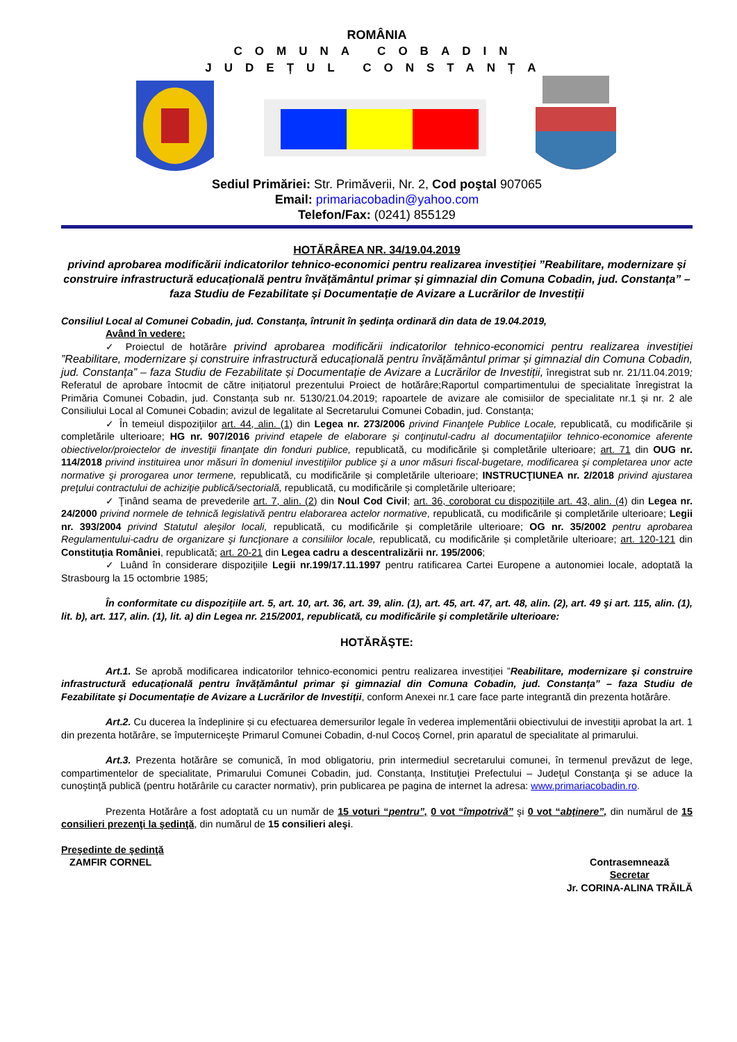ROMÂNIA
COMUNA COBADIN
JUDEȚUL CONSTANȚA
Sediul Primăriei: Str. Primăverii, Nr. 2, Cod poştal 907065
Email: primariacobadin@yahoo.com
Telefon/Fax: (0241) 855129
HOTĂRÂREA NR. 34/19.04.2019
privind aprobarea modificării indicatorilor tehnico-economici pentru realizarea investiției ”Reabilitare, modernizare și construire infrastructură educațională pentru învățământul primar și gimnazial din Comuna Cobadin, jud. Constanța” – faza Studiu de Fezabilitate și Documentație de Avizare a Lucrărilor de Investiții
Consiliul Local al Comunei Cobadin, jud. Constanţa, întrunit în şedinţa ordinară din data de 19.04.2019,
Având în vedere:
✓ Proiectul de hotărâre privind aprobarea modificării indicatorilor tehnico-economici pentru realizarea investiției ”Reabilitare, modernizare și construire infrastructură educațională pentru învățământul primar și gimnazial din Comuna Cobadin, jud. Constanța” – faza Studiu de Fezabilitate și Documentație de Avizare a Lucrărilor de Investiții, înregistrat sub nr. 21/11.04.2019; Referatul de aprobare întocmit de către inițiatorul prezentului Proiect de hotărâre;Raportul compartimentului de specialitate înregistrat la Primăria Comunei Cobadin, jud. Constanța sub nr. 5130/21.04.2019; rapoartele de avizare ale comisiilor de specialitate nr.1 și nr. 2 ale Consiliului Local al Comunei Cobadin; avizul de legalitate al Secretarului Comunei Cobadin, jud. Constanța;
✓ În temeiul dispoziţiilor art. 44, alin. (1) din Legea nr. 273/2006 privind Finanţele Publice Locale, republicată, cu modificările și completările ulterioare; HG nr. 907/2016 privind etapele de elaborare şi conţinutul-cadru al documentaţiilor tehnico-economice aferente obiectivelor/proiectelor de investiţii finanţate din fonduri publice, republicată, cu modificările și completările ulterioare; art. 71 din OUG nr. 114/2018 privind instituirea unor măsuri în domeniul investiţiilor publice şi a unor măsuri fiscal-bugetare, modificarea şi completarea unor acte normative şi prorogarea unor termene, republicată, cu modificările și completările ulterioare; INSTRUCŢIUNEA nr. 2/2018 privind ajustarea preţului contractului de achiziţie publică/sectorială, republicată, cu modificările și completările ulterioare;
✓ Ţinând seama de prevederile art. 7, alin. (2) din Noul Cod Civil; art. 36, coroborat cu dispozițiile art. 43, alin. (4) din Legea nr. 24/2000 privind normele de tehnică legislativă pentru elaborarea actelor normative, republicată, cu modificările și completările ulterioare; Legii nr. 393/2004 privind Statutul aleşilor locali, republicată, cu modificările și completările ulterioare; OG nr. 35/2002 pentru aprobarea Regulamentului-cadru de organizare şi funcţionare a consiliilor locale, republicată, cu modificările și completările ulterioare; art. 120-121 din Constituția României, republicată; art. 20-21 din Legea cadru a descentralizării nr. 195/2006;
✓ Luând în considerare dispoziţiile Legii nr.199/17.11.1997 pentru ratificarea Cartei Europene a autonomiei locale, adoptată la Strasbourg la 15 octombrie 1985;
În conformitate cu dispoziţiile art. 5, art. 10, art. 36, art. 39, alin. (1), art. 45, art. 47, art. 48, alin. (2), art. 49 şi art. 115, alin. (1), lit. b), art. 117, alin. (1), lit. a) din Legea nr. 215/2001, republicată, cu modificările şi completările ulterioare:
HOTĂRĂŞTE:
Art.1. Se aprobă modificarea indicatorilor tehnico-economici pentru realizarea investiției ”Reabilitare, modernizare și construire infrastructură educațională pentru învățământul primar și gimnazial din Comuna Cobadin, jud. Constanța” – faza Studiu de Fezabilitate și Documentație de Avizare a Lucrărilor de Investiții, conform Anexei nr.1 care face parte integrantă din prezenta hotărâre.
Art.2. Cu ducerea la îndeplinire și cu efectuarea demersurilor legale în vederea implementării obiectivului de investiţii aprobat la art. 1 din prezenta hotărâre, se împuterniceşte Primarul Comunei Cobadin, d-nul Cocoș Cornel, prin aparatul de specialitate al primarului.
Art.3. Prezenta hotărâre se comunică, în mod obligatoriu, prin intermediul secretarului comunei, în termenul prevăzut de lege, compartimentelor de specialitate, Primarului Comunei Cobadin, jud. Constanța, Instituţiei Prefectului – Judeţul Constanţa şi se aduce la cunoştinţă publică (pentru hotărârile cu caracter normativ), prin publicarea pe pagina de internet la adresa: www.primariacobadin.ro.
Prezenta Hotărâre a fost adoptată cu un număr de 15 voturi “pentru”, 0 vot “împotrivă” şi 0 vot “abţinere”, din numărul de 15 consilieri prezenţi la şedinţă, din numărul de 15 consilieri aleşi.
Preşedinte de şedinţă
ZAMFIR CORNEL
Contrasemnează
Secretar
Jr. CORINA-ALINA TRĂILĂ